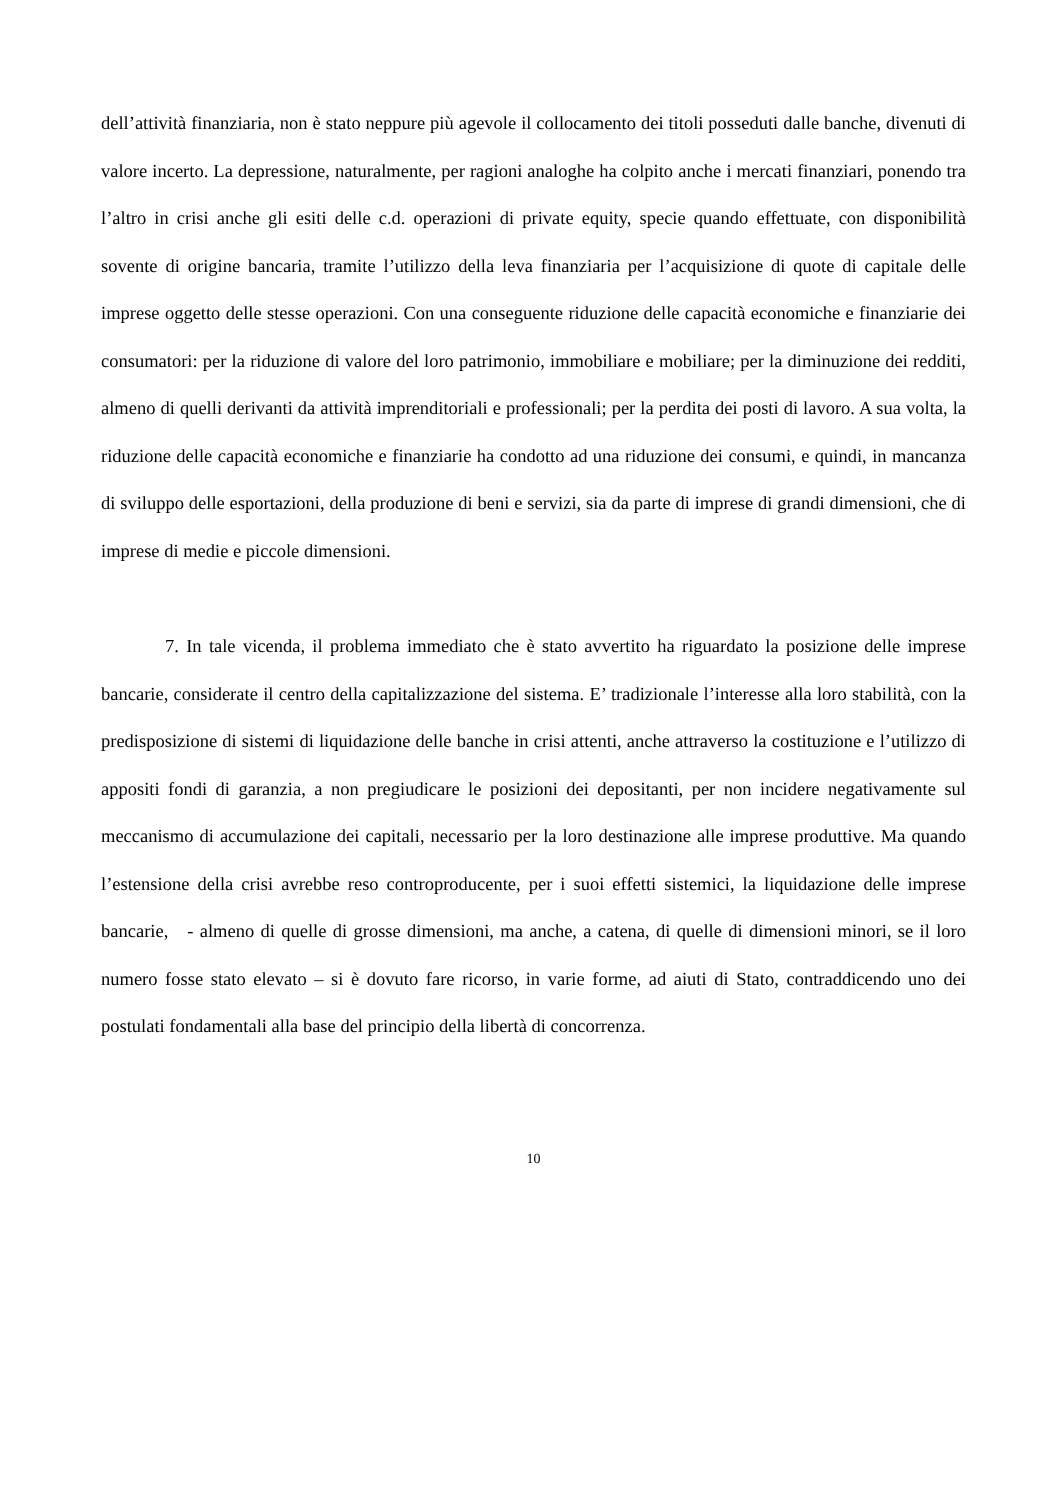dell’attività finanziaria, non è stato neppure più agevole il collocamento dei titoli posseduti dalle banche, divenuti di valore incerto. La depressione, naturalmente, per ragioni analoghe ha colpito anche i mercati finanziari, ponendo tra l’altro in crisi anche gli esiti delle c.d. operazioni di private equity, specie quando effettuate, con disponibilità sovente di origine bancaria, tramite l’utilizzo della leva finanziaria per l’acquisizione di quote di capitale delle imprese oggetto delle stesse operazioni. Con una conseguente riduzione delle capacità economiche e finanziarie dei consumatori: per la riduzione di valore del loro patrimonio, immobiliare e mobiliare; per la diminuzione dei redditi, almeno di quelli derivanti da attività imprenditoriali e professionali; per la perdita dei posti di lavoro. A sua volta, la riduzione delle capacità economiche e finanziarie ha condotto ad una riduzione dei consumi, e quindi, in mancanza di sviluppo delle esportazioni, della produzione di beni e servizi, sia da parte di imprese di grandi dimensioni, che di imprese di medie e piccole dimensioni.
7. In tale vicenda, il problema immediato che è stato avvertito ha riguardato la posizione delle imprese bancarie, considerate il centro della capitalizzazione del sistema. E’ tradizionale l’interesse alla loro stabilità, con la predisposizione di sistemi di liquidazione delle banche in crisi attenti, anche attraverso la costituzione e l’utilizzo di appositi fondi di garanzia, a non pregiudicare le posizioni dei depositanti, per non incidere negativamente sul meccanismo di accumulazione dei capitali, necessario per la loro destinazione alle imprese produttive. Ma quando l’estensione della crisi avrebbe reso controproducente, per i suoi effetti sistemici, la liquidazione delle imprese bancarie, - almeno di quelle di grosse dimensioni, ma anche, a catena, di quelle di dimensioni minori, se il loro numero fosse stato elevato – si è dovuto fare ricorso, in varie forme, ad aiuti di Stato, contraddicendo uno dei postulati fondamentali alla base del principio della libertà di concorrenza.
10